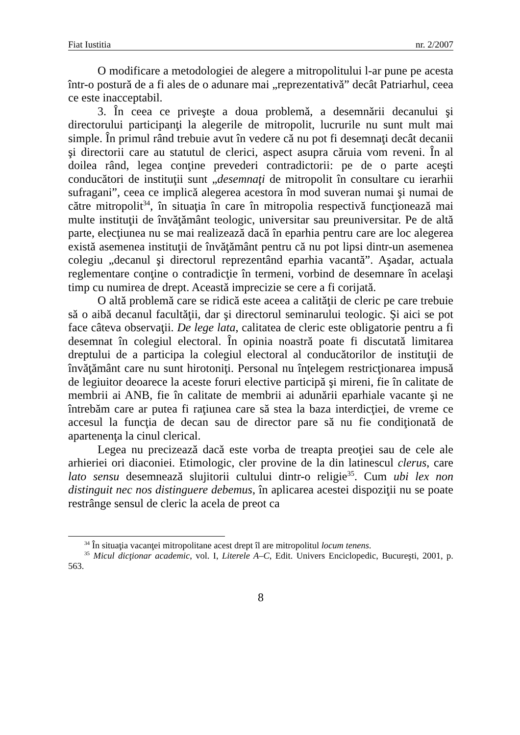Fiat Iustitia nr. 2/2007
O modificare a metodologiei de alegere a mitropolitului l-ar pune pe acesta într-o postură de a fi ales de o adunare mai „reprezentativă” decât Patriarhul, ceea ce este inacceptabil.
3. În ceea ce priveşte a doua problemă, a desemnării decanului şi directorului participanţi la alegerile de mitropolit, lucrurile nu sunt mult mai simple. În primul rând trebuie avut în vedere că nu pot fi desemnaţi decât decanii şi directorii care au statutul de clerici, aspect asupra căruia vom reveni. În al doilea rând, legea conţine prevederi contradictorii: pe de o parte aceşti conducători de instituţii sunt „desemnaţi de mitropolit în consultare cu ierarhii sufragani”, ceea ce implică alegerea acestora în mod suveran numai şi numai de către mitropolit<sup>34</sup>, în situaţia în care în mitropolia respectivă funcţionează mai multe instituţii de învăţământ teologic, universitar sau preuniversitar. Pe de altă parte, elecţiunea nu se mai realizează dacă în eparhia pentru care are loc alegerea există asemenea instituţii de învăţământ pentru că nu pot lipsi dintr-un asemenea colegiu „decanul şi directorul reprezentând eparhia vacantă”. Aşadar, actuala reglementare conţine o contradicţie în termeni, vorbind de desemnare în acelaşi timp cu numirea de drept. Această imprecizie se cere a fi corijată.
O altă problemă care se ridică este aceea a calităţii de cleric pe care trebuie să o aibă decanul facultăţii, dar şi directorul seminarului teologic. Şi aici se pot face câteva observaţii. De lege lata, calitatea de cleric este obligatorie pentru a fi desemnat în colegiul electoral. În opinia noastră poate fi discutată limitarea dreptului de a participa la colegiul electoral al conducătorilor de instituţii de învăţământ care nu sunt hirotoniţi. Personal nu înţelegem restricţionarea impusă de legiuitor deoarece la aceste foruri elective participă şi mireni, fie în calitate de membrii ai ANB, fie în calitate de membrii ai adunării eparhiale vacante şi ne întrebăm care ar putea fi raţiunea care să stea la baza interdicţiei, de vreme ce accesul la funcţia de decan sau de director pare să nu fie condiţionată de apartenenţa la cinul clerical.
Legea nu precizează dacă este vorba de treapta preoţiei sau de cele ale arhieriei ori diaconiei. Etimologic, cler provine de la din latinescul clerus, care lato sensu desemnează slujitorii cultului dintr-o religie<sup>35</sup>. Cum ubi lex non distinguit nec nos distinguere debemus, în aplicarea acestei dispoziţii nu se poate restrânge sensul de cleric la acela de preot ca
<sup>34</sup> În situaţia vacanţei mitropolitane acest drept îl are mitropolitul locum tenens.
<sup>35</sup> Micul dicţionar academic, vol. I, Literele A–C, Edit. Univers Enciclopedic, Bucureşti, 2001, p. 563.
8